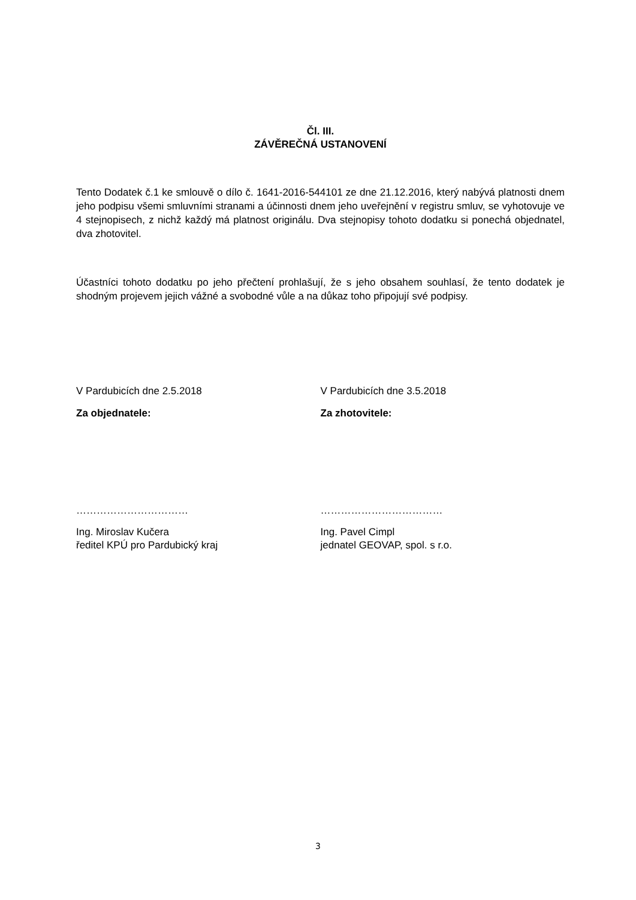Čl. III.
ZÁVĚREČNÁ USTANOVENÍ
Tento Dodatek č.1 ke smlouvě o dílo č. 1641-2016-544101 ze dne 21.12.2016, který nabývá platnosti dnem jeho podpisu všemi smluvními stranami a účinnosti dnem jeho uveřejnění v registru smluv, se vyhotovuje ve 4 stejnopisech, z nichž každý má platnost originálu. Dva stejnopisy tohoto dodatku si ponechá objednatel, dva zhotovitel.
Účastníci tohoto dodatku po jeho přečtení prohlašují, že s jeho obsahem souhlasí, že tento dodatek je shodným projevem jejich vážné a svobodné vůle a na důkaz toho připojují své podpisy.
V Pardubicích dne 2.5.2018 V Pardubicích dne 3.5.2018
Za objednatele: Za zhotovitele:
…………………………… ………………………………
Ing. Miroslav Kučera
ředitel KPÚ pro Pardubický kraj
Ing. Pavel Cimpl
jednatel GEOVAP, spol. s r.o.
3